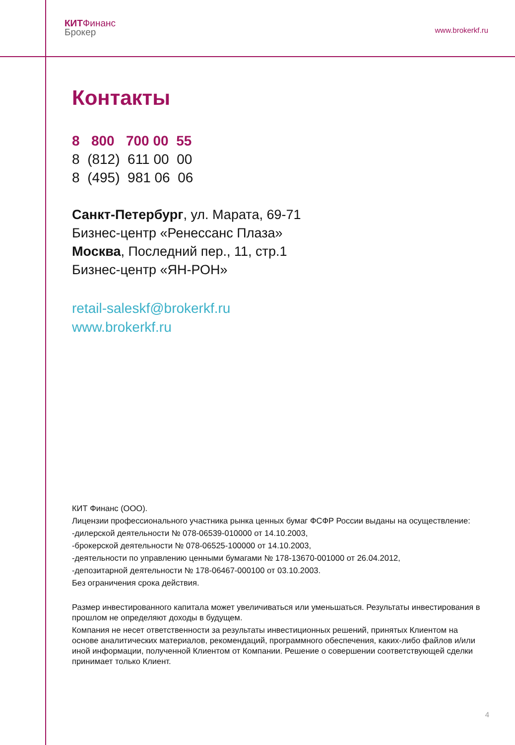КИТ Финанс
Брокер
www.brokerkf.ru
Контакты
8 800 700 00 55
8 (812) 611 00 00
8 (495) 981 06 06
Санкт-Петербург, ул. Марата, 69-71
Бизнес-центр «Ренессанс Плаза»
Москва, Последний пер., 11, стр.1
Бизнес-центр «ЯН-РОН»
retail-saleskf@brokerkf.ru
www.brokerkf.ru
КИТ Финанс (ООО).
Лицензии профессионального участника рынка ценных бумаг ФСФР России выданы на осуществление:
-дилерской деятельности № 078-06539-010000 от 14.10.2003,
-брокерской деятельности № 078-06525-100000 от 14.10.2003,
-деятельности по управлению ценными бумагами № 178-13670-001000 от 26.04.2012,
-депозитарной деятельности № 178-06467-000100 от 03.10.2003.
Без ограничения срока действия.
Размер инвестированного капитала может увеличиваться или уменьшаться. Результаты инвестирования в прошлом не определяют доходы в будущем.
Компания не несет ответственности за результаты инвестиционных решений, принятых Клиентом на основе аналитических материалов, рекомендаций, программного обеспечения, каких-либо файлов и/или иной информации, полученной Клиентом от Компании. Решение о совершении соответствующей сделки принимает только Клиент.
4